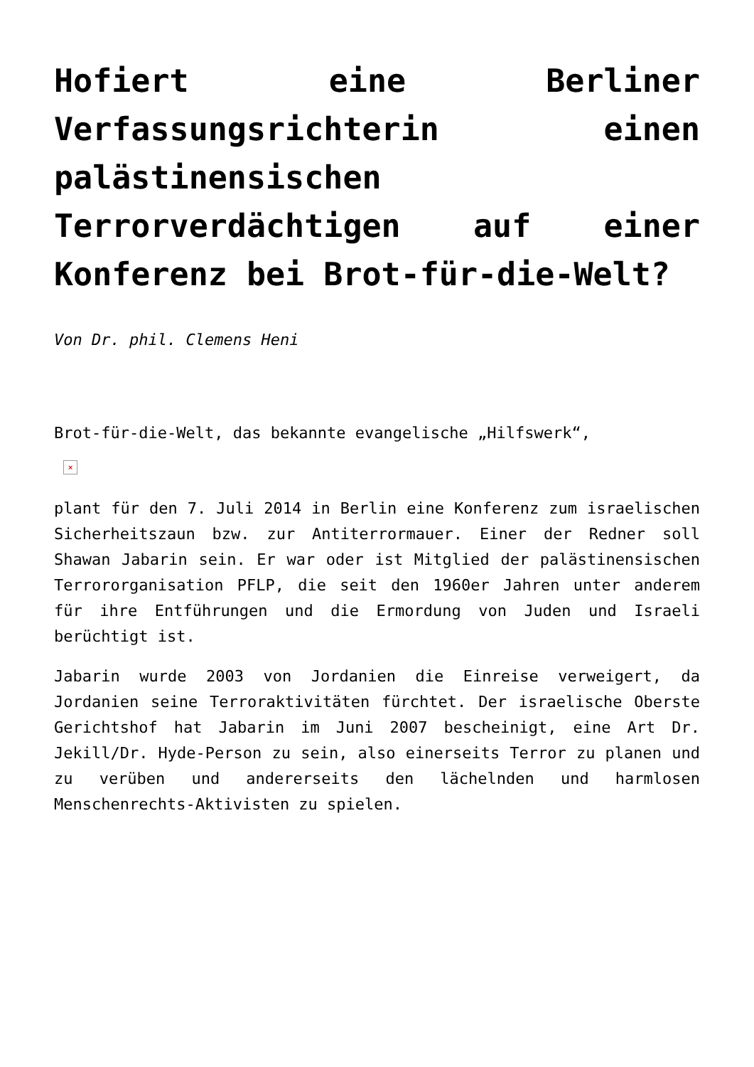Hofiert eine Berliner Verfassungsrichterin einen palästinensischen Terrorverdächtigen auf einer Konferenz bei Brot-für-die-Welt?
Von Dr. phil. Clemens Heni
Brot-für-die-Welt, das bekannte evangelische „Hilfswerk“,
×
plant für den 7. Juli 2014 in Berlin eine Konferenz zum israelischen Sicherheitszaun bzw. zur Antiterrormauer. Einer der Redner soll Shawan Jabarin sein. Er war oder ist Mitglied der palästinensischen Terrororganisation PFLP, die seit den 1960er Jahren unter anderem für ihre Entführungen und die Ermordung von Juden und Israeli berüchtigt ist.
Jabarin wurde 2003 von Jordanien die Einreise verweigert, da Jordanien seine Terroraktivitäten fürchtet. Der israelische Oberste Gerichtshof hat Jabarin im Juni 2007 bescheinigt, eine Art Dr. Jekill/Dr. Hyde-Person zu sein, also einerseits Terror zu planen und zu verüben und andererseits den lächelnden und harmlosen Menschenrechts-Aktivisten zu spielen.